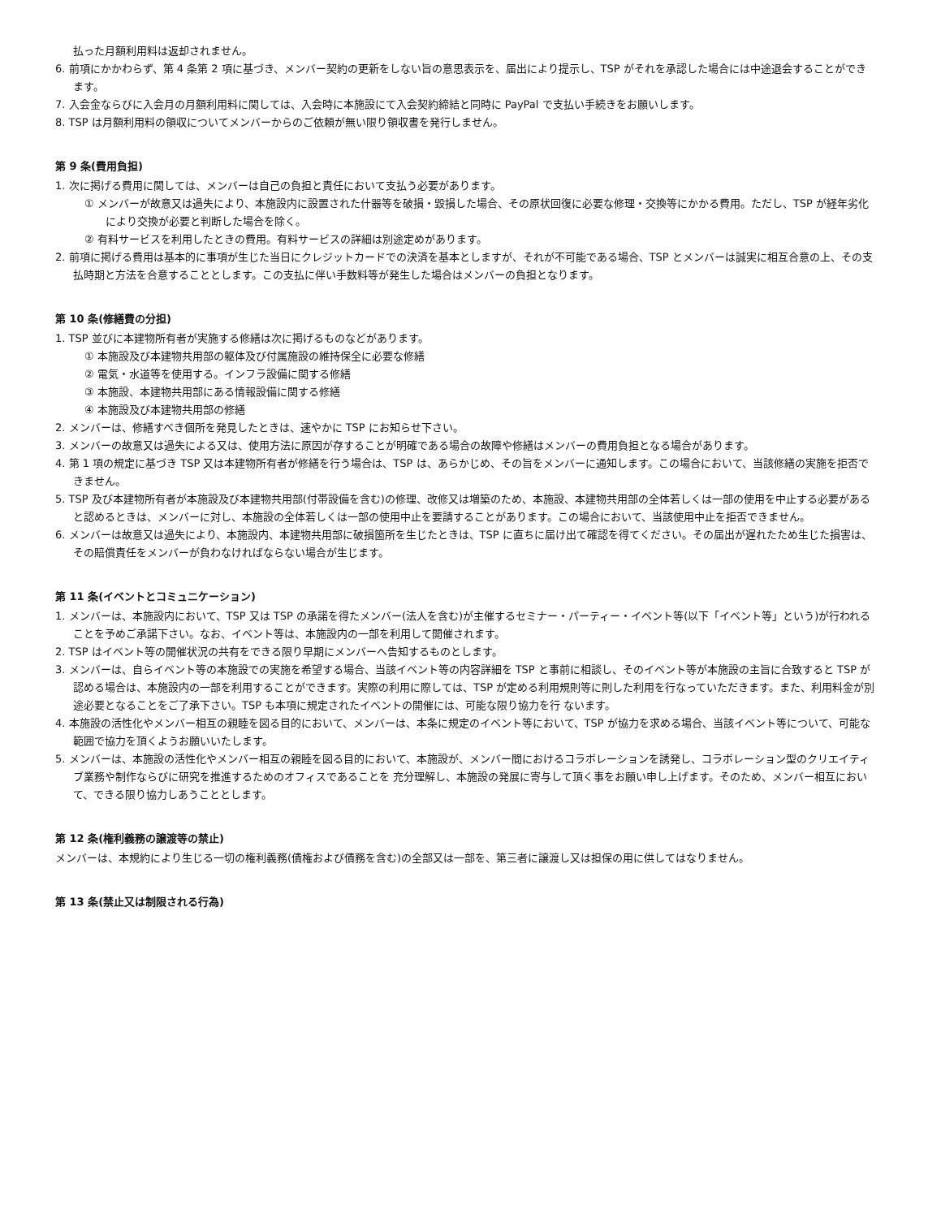払った月額利用料は返却されません。
6. 前項にかかわらず、第 4 条第 2 項に基づき、メンバー契約の更新をしない旨の意思表示を、届出により提示し、TSP がそれを承認した場合には中途退会することができます。
7. 入会金ならびに入会月の月額利用料に関しては、入会時に本施設にて入会契約締結と同時に PayPal で支払い手続きをお願いします。
8. TSP は月額利用料の領収についてメンバーからのご依頼が無い限り領収書を発行しません。
第 9 条(費用負担)
1. 次に掲げる費用に関しては、メンバーは自己の負担と責任において支払う必要があります。
① メンバーが故意又は過失により、本施設内に設置された什器等を破損・毀損した場合、その原状回復に必要な修理・交換等にかかる費用。ただし、TSP が経年劣化により交換が必要と判断した場合を除く。
② 有料サービスを利用したときの費用。有料サービスの詳細は別途定めがあります。
2. 前項に掲げる費用は基本的に事項が生じた当日にクレジットカードでの決済を基本としますが、それが不可能である場合、TSP とメンバーは誠実に相互合意の上、その支払時期と方法を合意することとします。この支払に伴い手数料等が発生した場合はメンバーの負担となります。
第 10 条(修繕費の分担)
1. TSP 並びに本建物所有者が実施する修繕は次に掲げるものなどがあります。
① 本施設及び本建物共用部の躯体及び付属施設の維持保全に必要な修繕
② 電気・水道等を使用する。インフラ設備に関する修繕
③ 本施設、本建物共用部にある情報設備に関する修繕
④ 本施設及び本建物共用部の修繕
2. メンバーは、修繕すべき個所を発見したときは、速やかに TSP にお知らせ下さい。
3. メンバーの故意又は過失による又は、使用方法に原因が存することが明確である場合の故障や修繕はメンバーの費用負担となる場合があります。
4. 第 1 項の規定に基づき TSP 又は本建物所有者が修繕を行う場合は、TSP は、あらかじめ、その旨をメンバーに通知します。この場合において、当該修繕の実施を拒否できません。
5. TSP 及び本建物所有者が本施設及び本建物共用部(付帯設備を含む)の修理、改修又は増築のため、本施設、本建物共用部の全体若しくは一部の使用を中止する必要があると認めるときは、メンバーに対し、本施設の全体若しくは一部の使用中止を要請することがあります。この場合において、当該使用中止を拒否できません。
6. メンバーは故意又は過失により、本施設内、本建物共用部に破損箇所を生じたときは、TSP に直ちに届け出て確認を得てください。その届出が遅れたため生じた損害は、その賠償責任をメンバーが負わなければならない場合が生じます。
第 11 条(イベントとコミュニケーション)
1. メンバーは、本施設内において、TSP 又は TSP の承諾を得たメンバー(法人を含む)が主催するセミナー・パーティー・イベント等(以下「イベント等」という)が行われることを予めご承諾下さい。なお、イベント等は、本施設内の一部を利用して開催されます。
2. TSP はイベント等の開催状況の共有をできる限り早期にメンバーへ告知するものとします。
3. メンバーは、自らイベント等の本施設での実施を希望する場合、当該イベント等の内容詳細を TSP と事前に相談し、そのイベント等が本施設の主旨に合致すると TSP が認める場合は、本施設内の一部を利用することができます。実際の利用に際しては、TSP が定める利用規則等に則した利用を行なっていただきます。また、利用料金が別途必要となることをご了承下さい。TSP も本項に規定されたイベントの開催には、可能な限り協力を行 ないます。
4. 本施設の活性化やメンバー相互の親睦を図る目的において、メンバーは、本条に規定のイベント等において、TSP が協力を求める場合、当該イベント等について、可能な範囲で協力を頂くようお願いいたします。
5. メンバーは、本施設の活性化やメンバー相互の親睦を図る目的において、本施設が、メンバー間におけるコラボレーションを誘発し、コラボレーション型のクリエイティブ業務や制作ならびに研究を推進するためのオフィスであることを 充分理解し、本施設の発展に寄与して頂く事をお願い申し上げます。そのため、メンバー相互において、できる限り協力しあうこととします。
第 12 条(権利義務の譲渡等の禁止)
メンバーは、本規約により生じる一切の権利義務(債権および債務を含む)の全部又は一部を、第三者に譲渡し又は担保の用に供してはなりません。
第 13 条(禁止又は制限される行為)